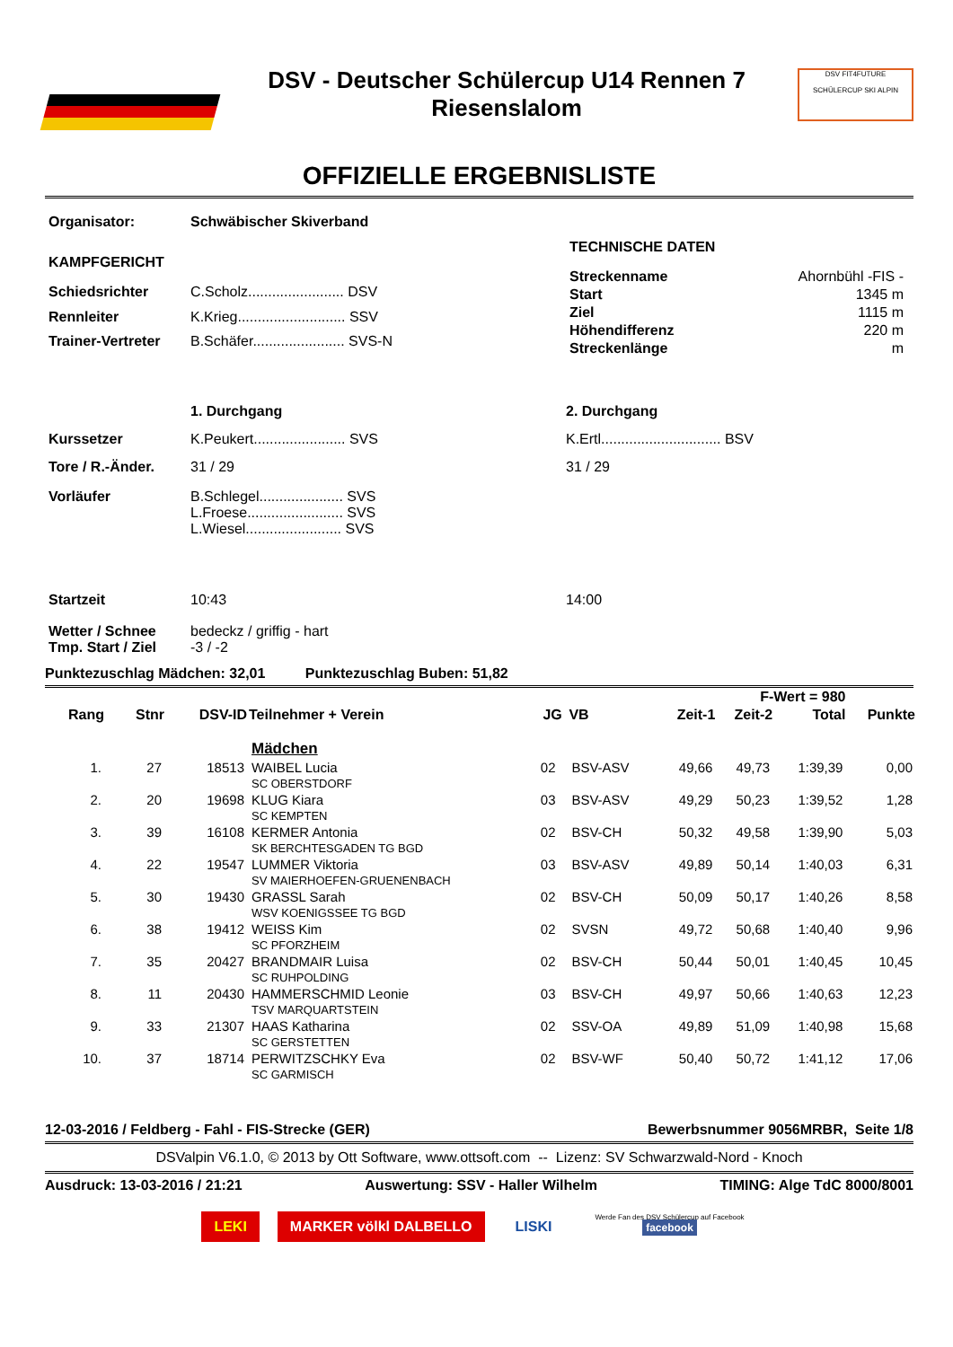DSV - Deutscher Schülercup U14 Rennen 7
Riesenslalom
DSV FIT4FUTURE
SCHÜLERCUP SKI ALPIN
OFFIZIELLE ERGEBNISLISTE
| Organisator: | Schwäbischer Skiverband |
| KAMPFGERICHT | |
| Schiedsrichter | C.Scholz........................ DSV |
| Rennleiter | K.Krieg........................... SSV |
| Trainer-Vertreter | B.Schäfer....................... SVS-N |
| TECHNISCHE DATEN | |
| Streckenname | Ahornbühl -FIS - |
| Start | 1345 m |
| Ziel | 1115 m |
| Höhendifferenz | 220 m |
| Streckenlänge | m |
| | 1. Durchgang | 2. Durchgang |
| Kurssetzer | K.Peukert....................... SVS | K.Ertl.............................. BSV |
| Tore / R.-Änder. | 31 / 29 | 31 / 29 |
| Vorläufer | B.Schlegel..................... SVS L.Froese........................ SVS L.Wiesel........................ SVS | |
| Startzeit | 10:43 | 14:00 |
| Wetter / Schnee Tmp. Start / Ziel | bedeckz / griffig - hart -3 / -2 | |
Punktezuschlag Mädchen: 32,01 Punktezuschlag Buben: 51,82
| F-Wert = 980 | | | | | | | | | |
| --- | --- | --- | --- | --- | --- | --- | --- | --- | --- |
| Rang | Stnr | DSV-ID | Teilnehmer + Verein | JG | VB | Zeit-1 | Zeit-2 | Total | Punkte |
| | | | Mädchen | | | | | | |
| 1. | 27 | 18513 | WAIBEL Lucia SC OBERSTDORF | 02 | BSV-ASV | 49,66 | 49,73 | 1:39,39 | 0,00 |
| 2. | 20 | 19698 | KLUG Kiara SC KEMPTEN | 03 | BSV-ASV | 49,29 | 50,23 | 1:39,52 | 1,28 |
| 3. | 39 | 16108 | KERMER Antonia SK BERCHTESGADEN TG BGD | 02 | BSV-CH | 50,32 | 49,58 | 1:39,90 | 5,03 |
| 4. | 22 | 19547 | LUMMER Viktoria SV MAIERHOEFEN-GRUENENBACH | 03 | BSV-ASV | 49,89 | 50,14 | 1:40,03 | 6,31 |
| 5. | 30 | 19430 | GRASSL Sarah WSV KOENIGSSEE TG BGD | 02 | BSV-CH | 50,09 | 50,17 | 1:40,26 | 8,58 |
| 6. | 38 | 19412 | WEISS Kim SC PFORZHEIM | 02 | SVSN | 49,72 | 50,68 | 1:40,40 | 9,96 |
| 7. | 35 | 20427 | BRANDMAIR Luisa SC RUHPOLDING | 02 | BSV-CH | 50,44 | 50,01 | 1:40,45 | 10,45 |
| 8. | 11 | 20430 | HAMMERSCHMID Leonie TSV MARQUARTSTEIN | 03 | BSV-CH | 49,97 | 50,66 | 1:40,63 | 12,23 |
| 9. | 33 | 21307 | HAAS Katharina SC GERSTETTEN | 02 | SSV-OA | 49,89 | 51,09 | 1:40,98 | 15,68 |
| 10. | 37 | 18714 | PERWITZSCHKY Eva SC GARMISCH | 02 | BSV-WF | 50,40 | 50,72 | 1:41,12 | 17,06 |
12-03-2016 / Feldberg - Fahl - FIS-Strecke (GER) Bewerbsnummer 9056MRBR, Seite 1/8
DSValpin V6.1.0, © 2013 by Ott Software, www.ottsoft.com -- Lizenz: SV Schwarzwald-Nord - Knoch
Ausdruck: 13-03-2016 / 21:21 Auswertung: SSV - Haller Wilhelm TIMING: Alge TdC 8000/8001
LEKI MARKER völkl DALBELLO LISKI Werde Fan des DSV Schülercup auf Facebook
facebook